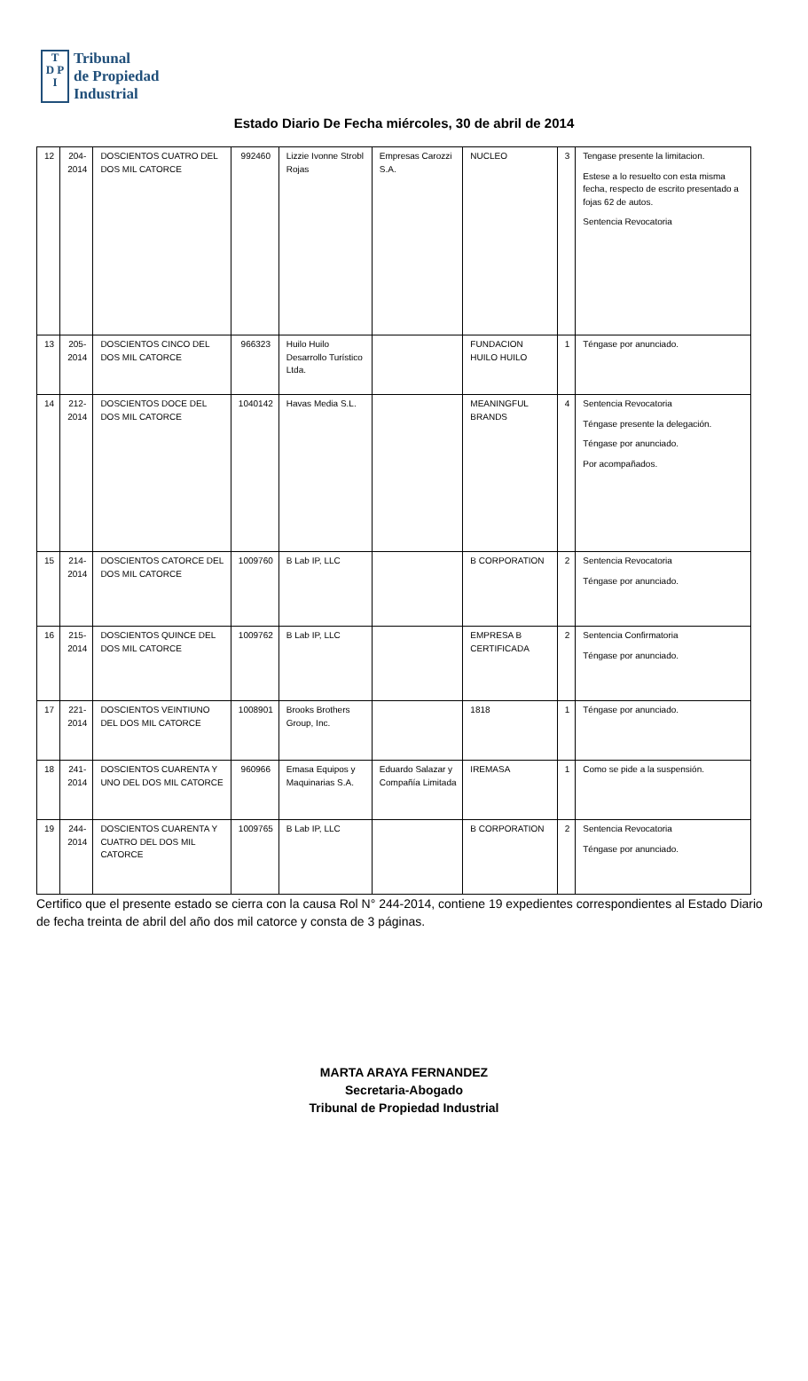T
D P
I
Tribunal
de Propiedad
Industrial
Estado Diario De Fecha miércoles, 30 de abril de 2014
| 12 | 204- 2014 | DOSCIENTOS CUATRO DEL DOS MIL CATORCE | 992460 | Lizzie Ivonne Strobl Rojas | Empresas Carozzi S.A. | NUCLEO | 3 | Tengase presente la limitacion. Estese a lo resuelto con esta misma fecha, respecto de escrito presentado a fojas 62 de autos. Sentencia Revocatoria |
| 13 | 205- 2014 | DOSCIENTOS CINCO DEL DOS MIL CATORCE | 966323 | Huilo Huilo Desarrollo Turístico Ltda. | | FUNDACION HUILO HUILO | 1 | Téngase por anunciado. |
| 14 | 212- 2014 | DOSCIENTOS DOCE DEL DOS MIL CATORCE | 1040142 | Havas Media S.L. | | MEANINGFUL BRANDS | 4 | Sentencia Revocatoria Téngase presente la delegación. Téngase por anunciado. Por acompañados. |
| 15 | 214- 2014 | DOSCIENTOS CATORCE DEL DOS MIL CATORCE | 1009760 | B Lab IP, LLC | | B CORPORATION | 2 | Sentencia Revocatoria Téngase por anunciado. |
| 16 | 215- 2014 | DOSCIENTOS QUINCE DEL DOS MIL CATORCE | 1009762 | B Lab IP, LLC | | EMPRESA B CERTIFICADA | 2 | Sentencia Confirmatoria Téngase por anunciado. |
| 17 | 221- 2014 | DOSCIENTOS VEINTIUNO DEL DOS MIL CATORCE | 1008901 | Brooks Brothers Group, Inc. | | 1818 | 1 | Téngase por anunciado. |
| 18 | 241- 2014 | DOSCIENTOS CUARENTA Y UNO DEL DOS MIL CATORCE | 960966 | Emasa Equipos y Maquinarias S.A. | Eduardo Salazar y Compañía Limitada | IREMASA | 1 | Como se pide a la suspensión. |
| 19 | 244- 2014 | DOSCIENTOS CUARENTA Y CUATRO DEL DOS MIL CATORCE | 1009765 | B Lab IP, LLC | | B CORPORATION | 2 | Sentencia Revocatoria Téngase por anunciado. |
Certifico que el presente estado se cierra con la causa Rol N° 244-2014, contiene 19 expedientes correspondientes al Estado Diario de fecha treinta de abril del año dos mil catorce y consta de 3 páginas.
MARTA ARAYA FERNANDEZ
Secretaria-Abogado
Tribunal de Propiedad Industrial